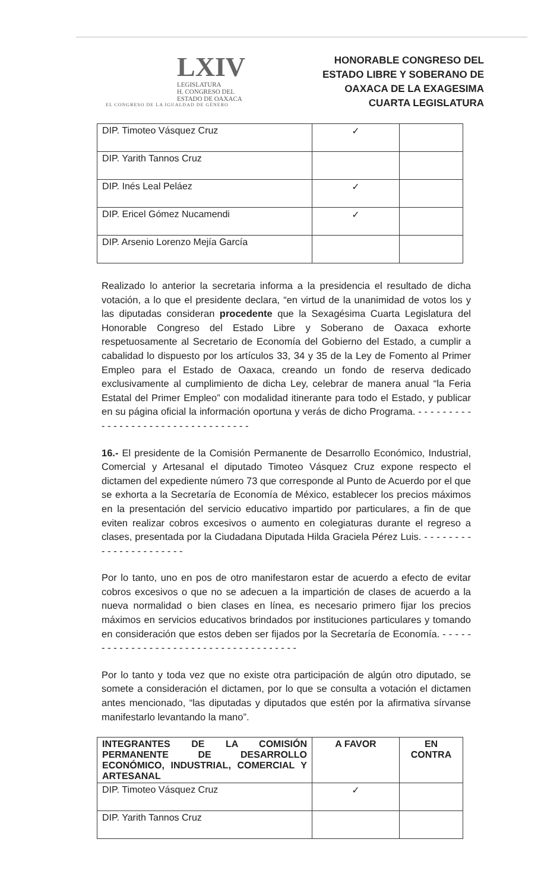LXIV
LEGISLATURA
H. CONGRESO DEL
ESTADO DE OAXACA
EL CONGRESO DE LA IGUALDAD DE GÉNERO
HONORABLE CONGRESO DEL
ESTADO LIBRE Y SOBERANO DE
OAXACA DE LA EXAGESIMA
CUARTA LEGISLATURA
| DIP. Timoteo Vásquez Cruz | ✓ | |
| DIP. Yarith Tannos Cruz | | |
| DIP. Inés Leal Peláez | ✓ | |
| DIP. Ericel Gómez Nucamendi | ✓ | |
| DIP. Arsenio Lorenzo Mejía García | | |
Realizado lo anterior la secretaria informa a la presidencia el resultado de dicha votación, a lo que el presidente declara, “en virtud de la unanimidad de votos los y las diputadas consideran procedente que la Sexagésima Cuarta Legislatura del Honorable Congreso del Estado Libre y Soberano de Oaxaca exhorte respetuosamente al Secretario de Economía del Gobierno del Estado, a cumplir a cabalidad lo dispuesto por los artículos 33, 34 y 35 de la Ley de Fomento al Primer Empleo para el Estado de Oaxaca, creando un fondo de reserva dedicado exclusivamente al cumplimiento de dicha Ley, celebrar de manera anual “la Feria Estatal del Primer Empleo” con modalidad itinerante para todo el Estado, y publicar en su página oficial la información oportuna y verás de dicho Programa. - - - - - - - - - - - - - - - - - - - - - - - - - - - - - - - - - -
16.- El presidente de la Comisión Permanente de Desarrollo Económico, Industrial, Comercial y Artesanal el diputado Timoteo Vásquez Cruz expone respecto el dictamen del expediente número 73 que corresponde al Punto de Acuerdo por el que se exhorta a la Secretaría de Economía de México, establecer los precios máximos en la presentación del servicio educativo impartido por particulares, a fin de que eviten realizar cobros excesivos o aumento en colegiaturas durante el regreso a clases, presentada por la Ciudadana Diputada Hilda Graciela Pérez Luis. - - - - - - - - - - - - - - - - - - - - - -
Por lo tanto, uno en pos de otro manifestaron estar de acuerdo a efecto de evitar cobros excesivos o que no se adecuen a la impartición de clases de acuerdo a la nueva normalidad o bien clases en línea, es necesario primero fijar los precios máximos en servicios educativos brindados por instituciones particulares y tomando en consideración que estos deben ser fijados por la Secretaría de Economía. - - - - - - - - - - - - - - - - - - - - - - - - - - - - - - - - - - - - - -
Por lo tanto y toda vez que no existe otra participación de algún otro diputado, se somete a consideración el dictamen, por lo que se consulta a votación el dictamen antes mencionado, “las diputadas y diputados que estén por la afirmativa sírvanse manifestarlo levantando la mano”.
| INTEGRANTES DE LA COMISIÓN PERMANENTE DE DESARROLLO ECONÓMICO, INDUSTRIAL, COMERCIAL Y ARTESANAL | A FAVOR | EN CONTRA |
| --- | --- | --- |
| DIP. Timoteo Vásquez Cruz | ✓ | |
| DIP. Yarith Tannos Cruz | | |